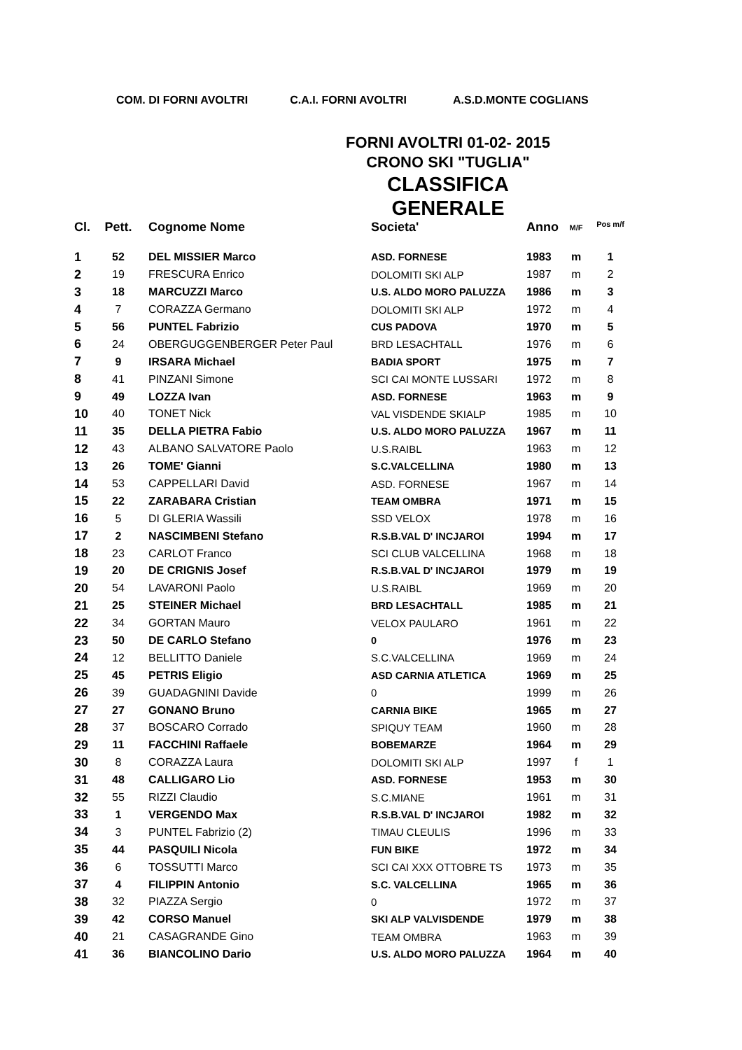COM. DI FORNI AVOLTRI C.A.I. FORNI AVOLTRI A.S.D.MONTE COGLIANS
FORNI AVOLTRI 01-02- 2015
CRONO SKI "TUGLIA"
CLASSIFICA GENERALE
| Cl. | Pett. | Cognome Nome | Societa' | Anno | M/F | Pos m/f |
| --- | --- | --- | --- | --- | --- | --- |
| 1 | 52 | DEL MISSIER Marco | ASD. FORNESE | 1983 | m | 1 |
| 2 | 19 | FRESCURA Enrico | DOLOMITI SKI ALP | 1987 | m | 2 |
| 3 | 18 | MARCUZZI Marco | U.S. ALDO MORO PALUZZA | 1986 | m | 3 |
| 4 | 7 | CORAZZA Germano | DOLOMITI SKI ALP | 1972 | m | 4 |
| 5 | 56 | PUNTEL Fabrizio | CUS PADOVA | 1970 | m | 5 |
| 6 | 24 | OBERGUGGENBERGER Peter Paul | BRD LESACHTALL | 1976 | m | 6 |
| 7 | 9 | IRSARA Michael | BADIA SPORT | 1975 | m | 7 |
| 8 | 41 | PINZANI Simone | SCI CAI MONTE LUSSARI | 1972 | m | 8 |
| 9 | 49 | LOZZA Ivan | ASD. FORNESE | 1963 | m | 9 |
| 10 | 40 | TONET Nick | VAL VISDENDE SKIALP | 1985 | m | 10 |
| 11 | 35 | DELLA PIETRA Fabio | U.S. ALDO MORO PALUZZA | 1967 | m | 11 |
| 12 | 43 | ALBANO SALVATORE Paolo | U.S.RAIBL | 1963 | m | 12 |
| 13 | 26 | TOME' Gianni | S.C.VALCELLINA | 1980 | m | 13 |
| 14 | 53 | CAPPELLARI David | ASD. FORNESE | 1967 | m | 14 |
| 15 | 22 | ZARABARA Cristian | TEAM OMBRA | 1971 | m | 15 |
| 16 | 5 | DI GLERIA Wassili | SSD VELOX | 1978 | m | 16 |
| 17 | 2 | NASCIMBENI Stefano | R.S.B.VAL D' INCJAROI | 1994 | m | 17 |
| 18 | 23 | CARLOT Franco | SCI CLUB VALCELLINA | 1968 | m | 18 |
| 19 | 20 | DE CRIGNIS Josef | R.S.B.VAL D' INCJAROI | 1979 | m | 19 |
| 20 | 54 | LAVARONI Paolo | U.S.RAIBL | 1969 | m | 20 |
| 21 | 25 | STEINER Michael | BRD LESACHTALL | 1985 | m | 21 |
| 22 | 34 | GORTAN Mauro | VELOX PAULARO | 1961 | m | 22 |
| 23 | 50 | DE CARLO Stefano | 0 | 1976 | m | 23 |
| 24 | 12 | BELLITTO Daniele | S.C.VALCELLINA | 1969 | m | 24 |
| 25 | 45 | PETRIS Eligio | ASD CARNIA ATLETICA | 1969 | m | 25 |
| 26 | 39 | GUADAGNINI Davide | 0 | 1999 | m | 26 |
| 27 | 27 | GONANO Bruno | CARNIA BIKE | 1965 | m | 27 |
| 28 | 37 | BOSCARO Corrado | SPIQUY TEAM | 1960 | m | 28 |
| 29 | 11 | FACCHINI Raffaele | BOBEMARZE | 1964 | m | 29 |
| 30 | 8 | CORAZZA Laura | DOLOMITI SKI ALP | 1997 | f | 1 |
| 31 | 48 | CALLIGARO Lio | ASD. FORNESE | 1953 | m | 30 |
| 32 | 55 | RIZZI Claudio | S.C.MIANE | 1961 | m | 31 |
| 33 | 1 | VERGENDO Max | R.S.B.VAL D' INCJAROI | 1982 | m | 32 |
| 34 | 3 | PUNTEL Fabrizio (2) | TIMAU CLEULIS | 1996 | m | 33 |
| 35 | 44 | PASQUILI Nicola | FUN BIKE | 1972 | m | 34 |
| 36 | 6 | TOSSUTTI Marco | SCI CAI XXX OTTOBRE TS | 1973 | m | 35 |
| 37 | 4 | FILIPPIN Antonio | S.C. VALCELLINA | 1965 | m | 36 |
| 38 | 32 | PIAZZA Sergio | 0 | 1972 | m | 37 |
| 39 | 42 | CORSO Manuel | SKI ALP VALVISDENDE | 1979 | m | 38 |
| 40 | 21 | CASAGRANDE Gino | TEAM OMBRA | 1963 | m | 39 |
| 41 | 36 | BIANCOLINO Dario | U.S. ALDO MORO PALUZZA | 1964 | m | 40 |